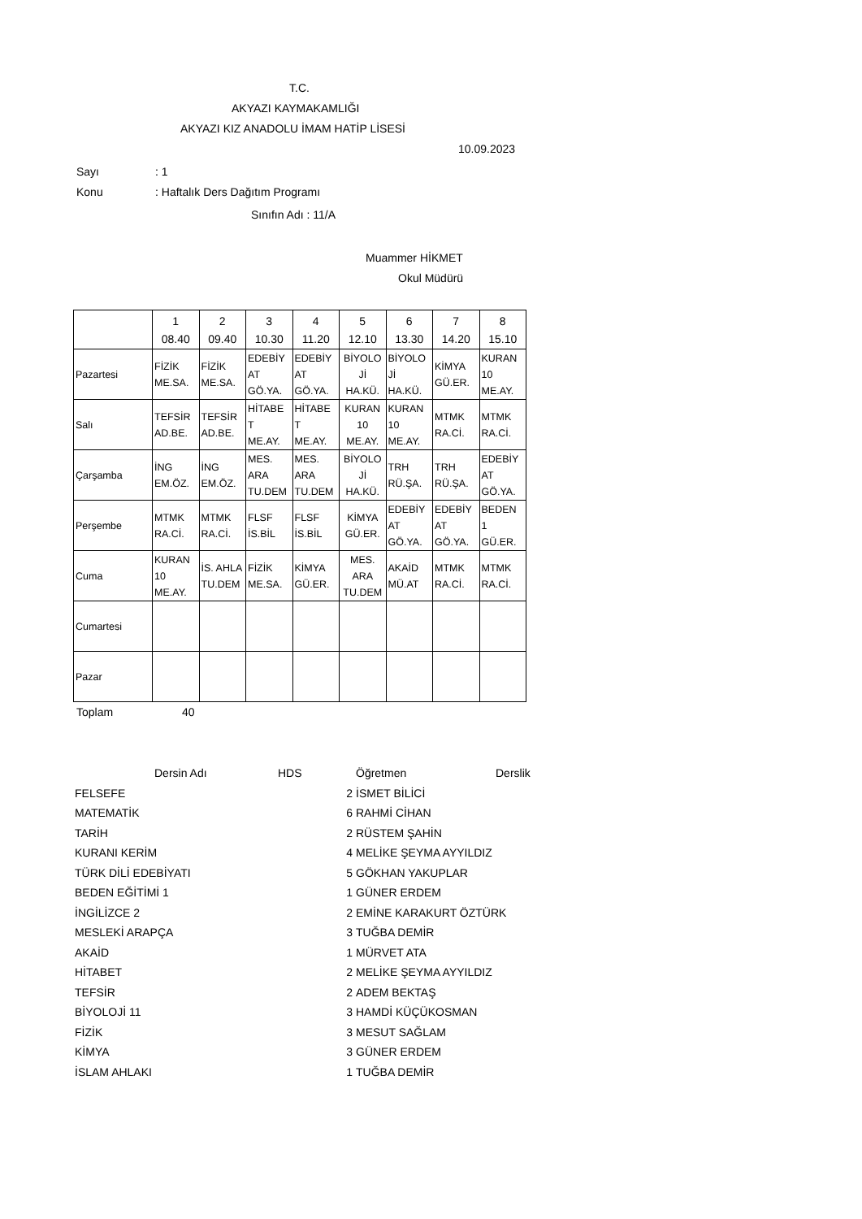T.C.
AKYAZI KAYMAKAMLIĞI
AKYAZI KIZ ANADOLU İMAM HATİP LİSESİ
10.09.2023
Sayı: 1
Konu: Haftalık Ders Dağıtım Programı
Sınıfın Adı : 11/A
Muammer HİKMET
Okul Müdürü
| | 1 08.40 | 2 09.40 | 3 10.30 | 4 11.20 | 5 12.10 | 6 13.30 | 7 14.20 | 8 15.10 |
| Pazartesi | FİZİK ME.SA. | FİZİK ME.SA. | EDEBİY AT GÖ.YA. | EDEBİY AT GÖ.YA. | BİYOLO Jİ HA.KÜ. | BİYOLO Jİ HA.KÜ. | KİMYA GÜ.ER. | KURAN 10 ME.AY. |
| Salı | TEFSİR AD.BE. | TEFSİR AD.BE. | HİTABE T ME.AY. | HİTABE T ME.AY. | KURAN 10 ME.AY. | KURAN 10 ME.AY. | MTMK RA.Cİ. | MTMK RA.Cİ. |
| Çarşamba | İNG EM.ÖZ. | İNG EM.ÖZ. | MES. ARA TU.DEM | MES. ARA TU.DEM | BİYOLO Jİ HA.KÜ. | TRH RÜ.ŞA. | TRH RÜ.ŞA. | EDEBİY AT GÖ.YA. |
| Perşembe | MTMK RA.Cİ. | MTMK RA.Cİ. | FLSF İS.BİL | FLSF İS.BİL | KİMYA GÜ.ER. | EDEBİY AT GÖ.YA. | EDEBİY AT GÖ.YA. | BEDEN 1 GÜ.ER. |
| Cuma | KURAN 10 ME.AY. | İS. AHLA TU.DEM | FİZİK ME.SA. | KİMYA GÜ.ER. | MES. ARA TU.DEM | AKAİD MÜ.AT | MTMK RA.Cİ. | MTMK RA.Cİ. |
| Cumartesi | | | | | | | | |
| Pazar | | | | | | | | |
Toplam 40
| | Dersin Adı | HDS | Öğretmen | Derslik |
| FELSEFE | | 2 | İSMET BİLİCİ | |
| MATEMATİK | | 6 | RAHMİ CİHAN | |
| TARİH | | 2 | RÜSTEM ŞAHİN | |
| KURANI KERİM | | 4 | MELİKE ŞEYMA AYYILDIZ | |
| TÜRK DİLİ EDEBİYATI | | 5 | GÖKHAN YAKUPLAR | |
| BEDEN EĞİTİMİ 1 | | 1 | GÜNER ERDEM | |
| İNGİLİZCE 2 | | 2 | EMİNE KARAKURT ÖZTÜRK | |
| MESLEKİ ARAPÇA | | 3 | TUĞBA DEMİR | |
| AKAİD | | 1 | MÜRVET ATA | |
| HİTABET | | 2 | MELİKE ŞEYMA AYYILDIZ | |
| TEFSİR | | 2 | ADEM BEKTAŞ | |
| BİYOLOJİ 11 | | 3 | HAMDİ KÜÇÜKOSMAN | |
| FİZİK | | 3 | MESUT SAĞLAM | |
| KİMYA | | 3 | GÜNER ERDEM | |
| İSLAM AHLAKI | | 1 | TUĞBA DEMİR | |